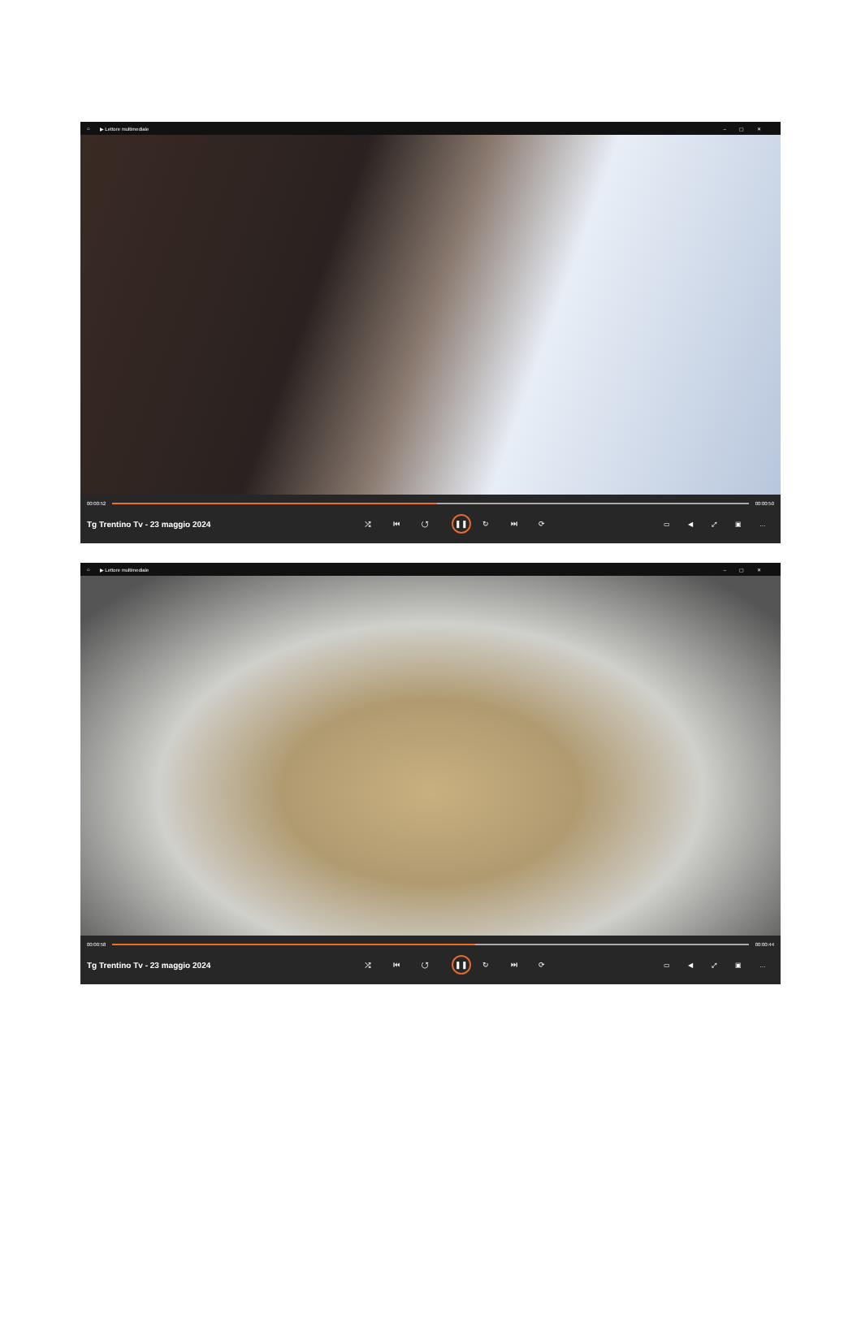⌂ ▶ Lettore multimediale –▢✕
00:00:52 00:00:50
Tg Trentino Tv - 23 maggio 2024 ⤮ ⏮ ↺ ❚❚ ↻ ⏭ ⟳ ▭ ◀ ⤢ ▣ …
⌂ ▶ Lettore multimediale –▢✕
00:00:58 00:00:44
Tg Trentino Tv - 23 maggio 2024 ⤮ ⏮ ↺ ❚❚ ↻ ⏭ ⟳ ▭ ◀ ⤢ ▣ …